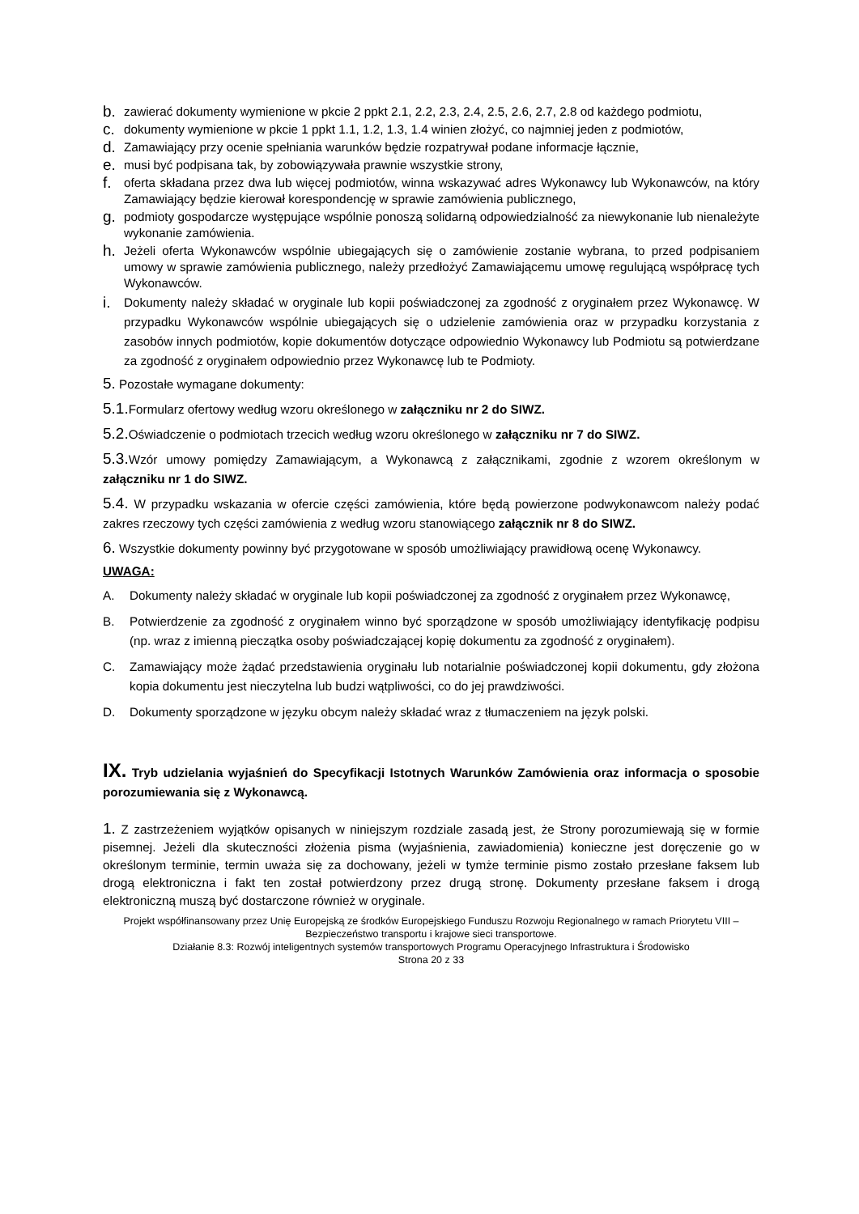b. zawierać dokumenty wymienione w pkcie 2 ppkt 2.1, 2.2, 2.3, 2.4, 2.5, 2.6, 2.7, 2.8 od każdego podmiotu,
c. dokumenty wymienione w pkcie 1 ppkt 1.1, 1.2, 1.3, 1.4 winien złożyć, co najmniej jeden z podmiotów,
d. Zamawiający przy ocenie spełniania warunków będzie rozpatrywał podane informacje łącznie,
e. musi być podpisana tak, by zobowiązywała prawnie wszystkie strony,
f. oferta składana przez dwa lub więcej podmiotów, winna wskazywać adres Wykonawcy lub Wykonawców, na który Zamawiający będzie kierował korespondencję w sprawie zamówienia publicznego,
g. podmioty gospodarcze występujące wspólnie ponoszą solidarną odpowiedzialność za niewykonanie lub nienależyte wykonanie zamówienia.
h. Jeżeli oferta Wykonawców wspólnie ubiegających się o zamówienie zostanie wybrana, to przed podpisaniem umowy w sprawie zamówienia publicznego, należy przedłożyć Zamawiającemu umowę regulującą współpracę tych Wykonawców.
i. Dokumenty należy składać w oryginale lub kopii poświadczonej za zgodność z oryginałem przez Wykonawcę. W przypadku Wykonawców wspólnie ubiegających się o udzielenie zamówienia oraz w przypadku korzystania z zasobów innych podmiotów, kopie dokumentów dotyczące odpowiednio Wykonawcy lub Podmiotu są potwierdzane za zgodność z oryginałem odpowiednio przez Wykonawcę lub te Podmioty.
5. Pozostałe wymagane dokumenty:
5.1. Formularz ofertowy według wzoru określonego w załączniku nr 2 do SIWZ.
5.2. Oświadczenie o podmiotach trzecich według wzoru określonego w załączniku nr 7 do SIWZ.
5.3. Wzór umowy pomiędzy Zamawiającym, a Wykonawcą z załącznikami, zgodnie z wzorem określonym w załączniku nr 1 do SIWZ.
5.4. W przypadku wskazania w ofercie części zamówienia, które będą powierzone podwykonawcom należy podać zakres rzeczowy tych części zamówienia z według wzoru stanowiącego załącznik nr 8 do SIWZ.
6. Wszystkie dokumenty powinny być przygotowane w sposób umożliwiający prawidłową ocenę Wykonawcy.
UWAGA:
A. Dokumenty należy składać w oryginale lub kopii poświadczonej za zgodność z oryginałem przez Wykonawcę,
B. Potwierdzenie za zgodność z oryginałem winno być sporządzone w sposób umożliwiający identyfikację podpisu (np. wraz z imienną pieczątka osoby poświadczającej kopię dokumentu za zgodność z oryginałem).
C. Zamawiający może żądać przedstawienia oryginału lub notarialnie poświadczonej kopii dokumentu, gdy złożona kopia dokumentu jest nieczytelna lub budzi wątpliwości, co do jej prawdziwości.
D. Dokumenty sporządzone w języku obcym należy składać wraz z tłumaczeniem na język polski.
IX. Tryb udzielania wyjaśnień do Specyfikacji Istotnych Warunków Zamówienia oraz informacja o sposobie porozumiewania się z Wykonawcą.
1. Z zastrzeżeniem wyjątków opisanych w niniejszym rozdziale zasadą jest, że Strony porozumiewają się w formie pisemnej. Jeżeli dla skuteczności złożenia pisma (wyjaśnienia, zawiadomienia) konieczne jest doręczenie go w określonym terminie, termin uważa się za dochowany, jeżeli w tymże terminie pismo zostało przesłane faksem lub drogą elektroniczna i fakt ten został potwierdzony przez drugą stronę. Dokumenty przesłane faksem i drogą elektroniczną muszą być dostarczone również w oryginale.
Projekt współfinansowany przez Unię Europejską ze środków Europejskiego Funduszu Rozwoju Regionalnego w ramach Priorytetu VIII – Bezpieczeństwo transportu i krajowe sieci transportowe.
Działanie 8.3: Rozwój inteligentnych systemów transportowych Programu Operacyjnego Infrastruktura i Środowisko
Strona 20 z 33